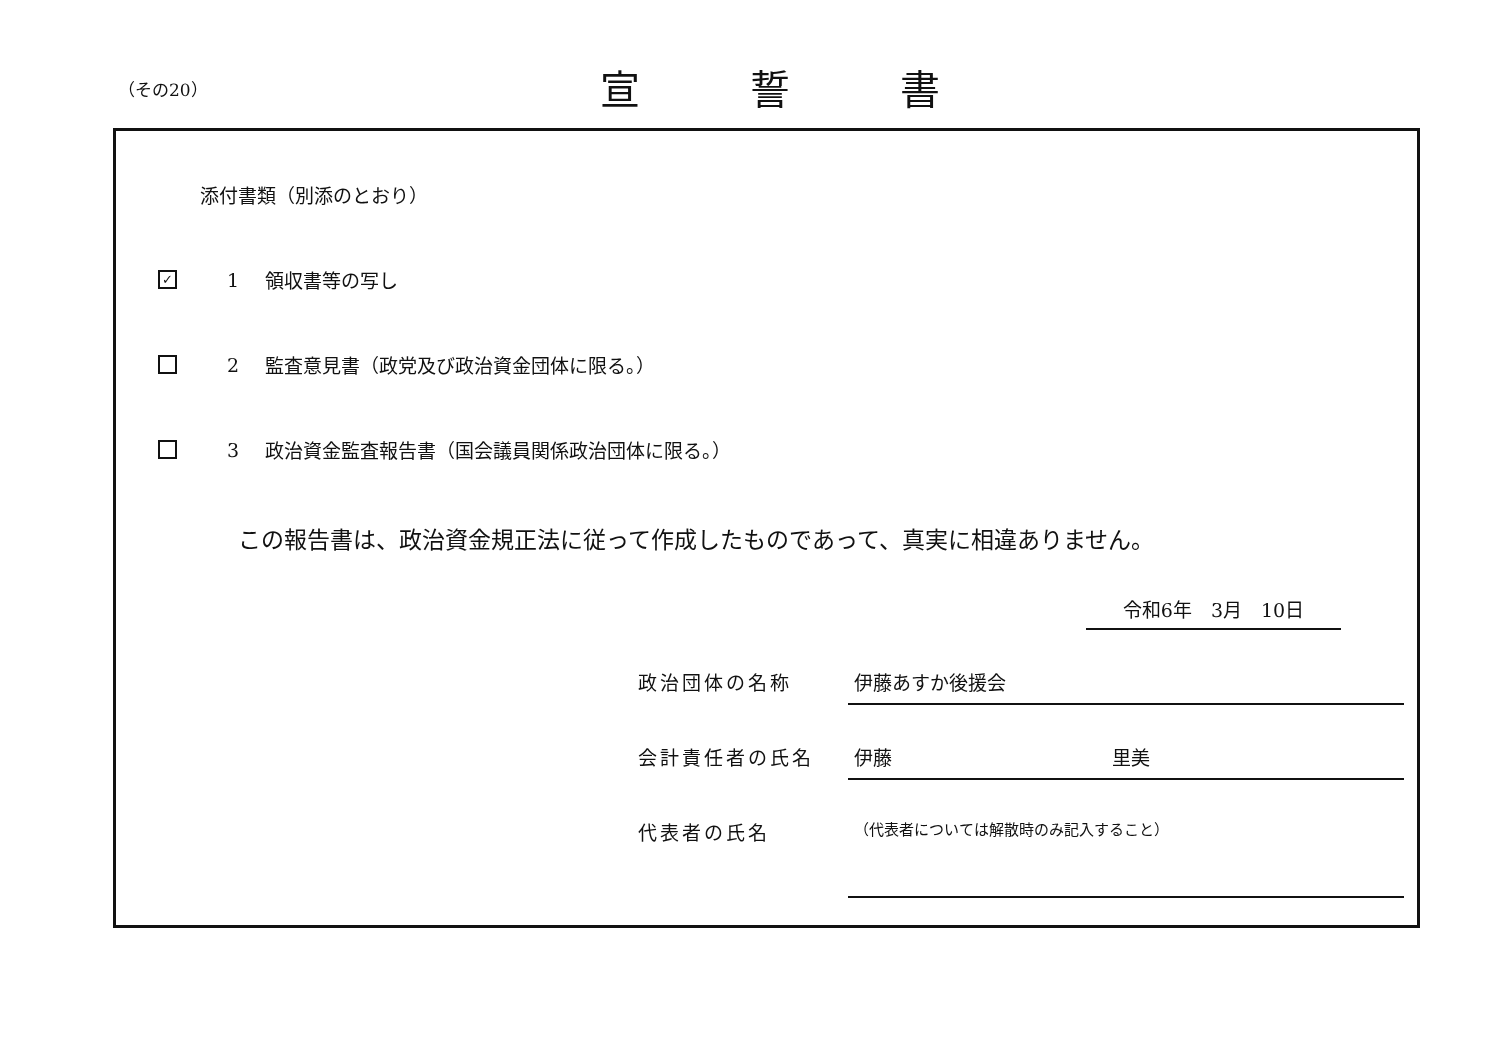（その20） 宣誓書
添付書類（別添のとおり）
✓ 1 領収書等の写し
2 監査意見書（政党及び政治資金団体に限る。）
3 政治資金監査報告書（国会議員関係政治団体に限る。）
この報告書は、政治資金規正法に従って作成したものであって、真実に相違ありません。
令和6年　3月　10日
政治団体の名称 伊藤あすか後援会
会計責任者の氏名 伊藤 里美
代表者の氏名
（代表者については解散時のみ記入すること）